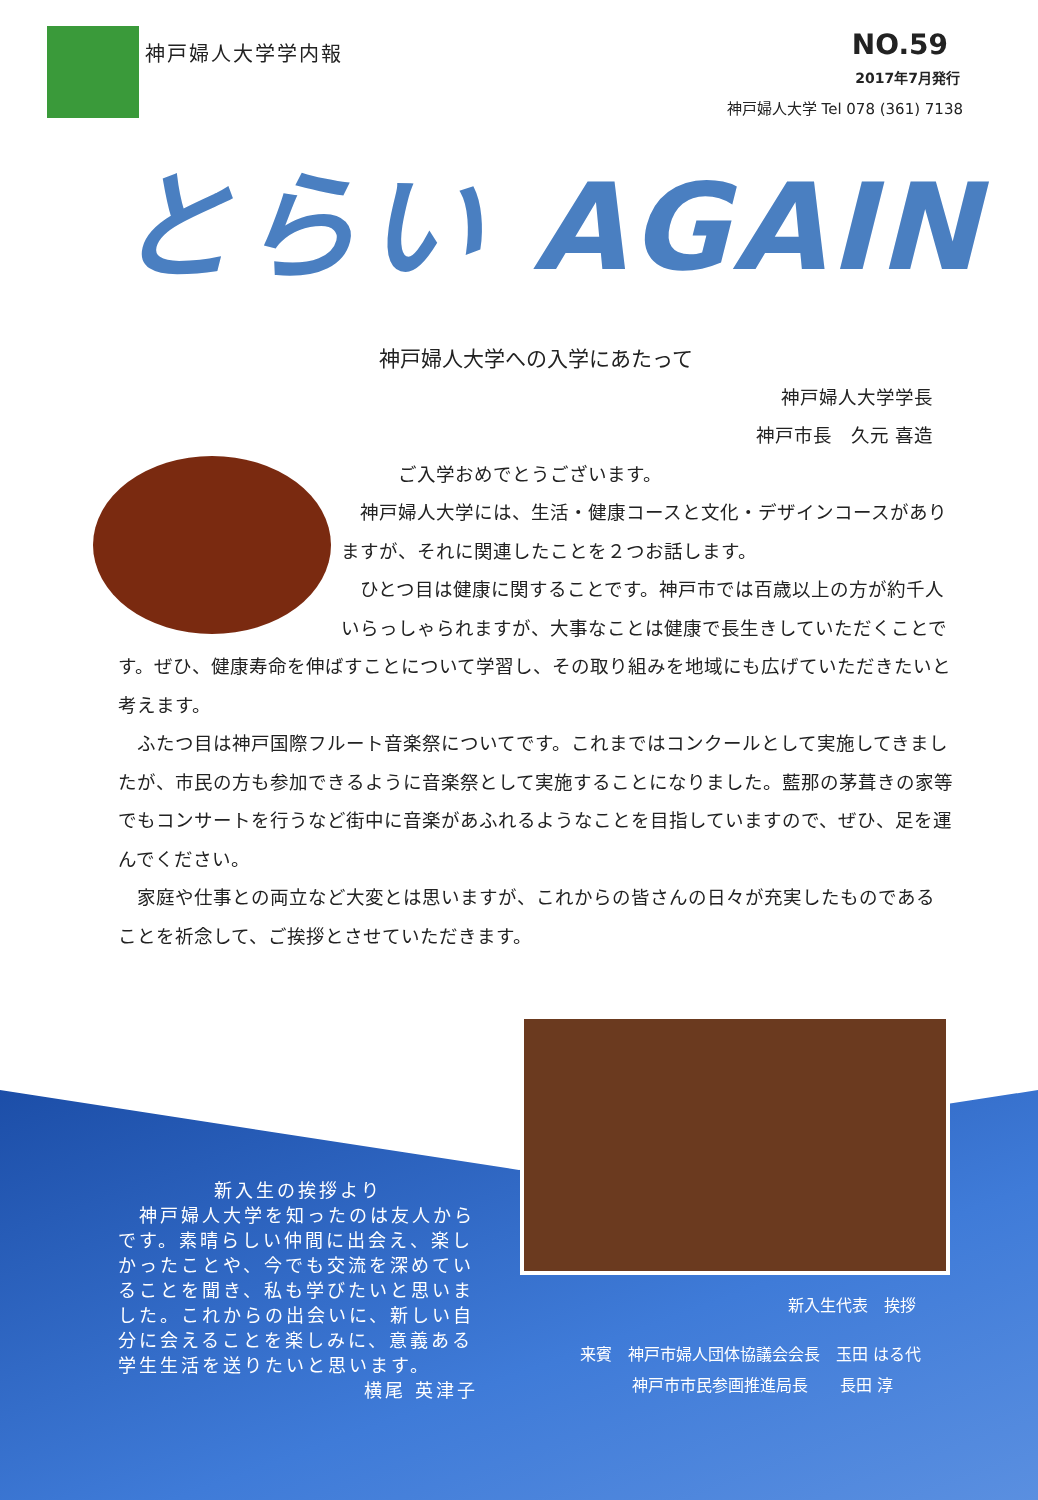神戸婦人大学学内報
NO.59
2017年7月発行
神戸婦人大学 Tel 078 (361) 7138
とらい AGAIN
神戸婦人大学への入学にあたって
神戸婦人大学学長
神戸市長　久元 喜造
ご入学おめでとうございます。
　神戸婦人大学には、生活・健康コースと文化・デザインコースがありますが、それに関連したことを２つお話します。
　ひとつ目は健康に関することです。神戸市では百歳以上の方が約千人いらっしゃられますが、大事なことは健康で長生きしていただくことです。ぜひ、健康寿命を伸ばすことについて学習し、その取り組みを地域にも広げていただきたいと考えます。
　ふたつ目は神戸国際フルート音楽祭についてです。これまではコンクールとして実施してきましたが、市民の方も参加できるように音楽祭として実施することになりました。藍那の茅葺きの家等でもコンサートを行うなど街中に音楽があふれるようなことを目指していますので、ぜひ、足を運んでください。
　家庭や仕事との両立など大変とは思いますが、これからの皆さんの日々が充実したものであることを祈念して、ご挨拶とさせていただきます。
新入生の挨拶より
　神戸婦人大学を知ったのは友人からです。素晴らしい仲間に出会え、楽しかったことや、今でも交流を深めていることを聞き、私も学びたいと思いました。これからの出会いに、新しい自分に会えることを楽しみに、意義ある学生生活を送りたいと思います。
横尾 英津子
新入生代表　挨拶
来賓　神戸市婦人団体協議会会長　玉田 はる代
神戸市市民参画推進局長　　長田 淳